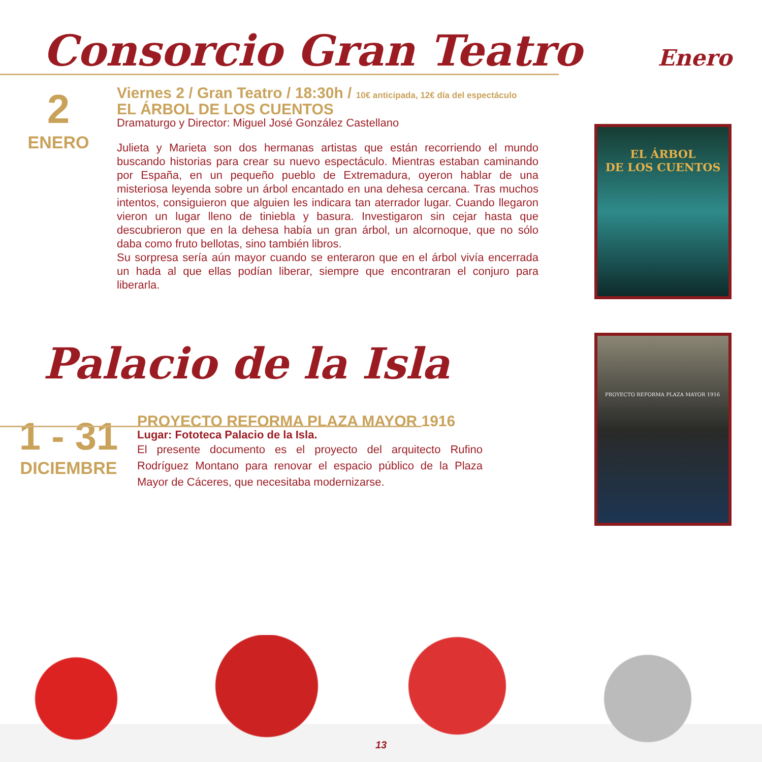Consorcio Gran Teatro Enero
2
ENERO
Viernes 2 / Gran Teatro / 18:30h / 10€ anticipada, 12€ día del espectáculo
EL ÁRBOL DE LOS CUENTOS
Dramaturgo y Director: Miguel José González Castellano
Julieta y Marieta son dos hermanas artistas que están recorriendo el mundo buscando historias para crear su nuevo espectáculo. Mientras estaban caminando por España, en un pequeño pueblo de Extremadura, oyeron hablar de una misteriosa leyenda sobre un árbol encantado en una dehesa cercana. Tras muchos intentos, consiguieron que alguien les indicara tan aterrador lugar. Cuando llegaron vieron un lugar lleno de tiniebla y basura. Investigaron sin cejar hasta que descubrieron que en la dehesa había un gran árbol, un alcornoque, que no sólo daba como fruto bellotas, sino también libros.
Su sorpresa sería aún mayor cuando se enteraron que en el árbol vivía encerrada un hada al que ellas podían liberar, siempre que encontraran el conjuro para liberarla.
EL ÁRBOL
DE LOS CUENTOS
Palacio de la Isla
1 - 31
DICIEMBRE
PROYECTO REFORMA PLAZA MAYOR 1916
Lugar: Fototeca Palacio de la Isla.
El presente documento es el proyecto del arquitecto Rufino Rodríguez Montano para renovar el espacio público de la Plaza Mayor de Cáceres, que necesitaba modernizarse.
PROYECTO REFORMA PLAZA MAYOR 1916
13